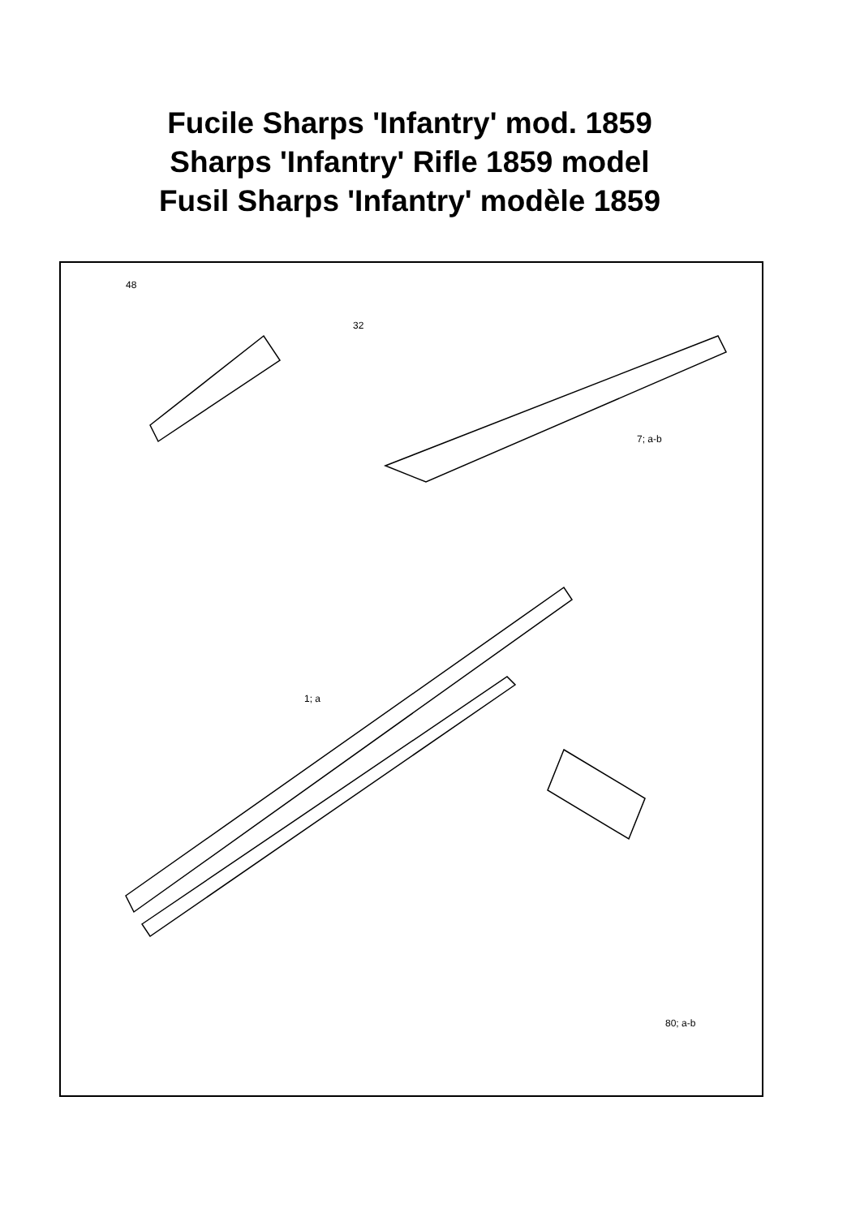Fucile Sharps 'Infantry' mod. 1859
Sharps 'Infantry' Rifle 1859 model
Fusil Sharps 'Infantry' modèle 1859
48
32
7; a-b
1; a
80; a-b